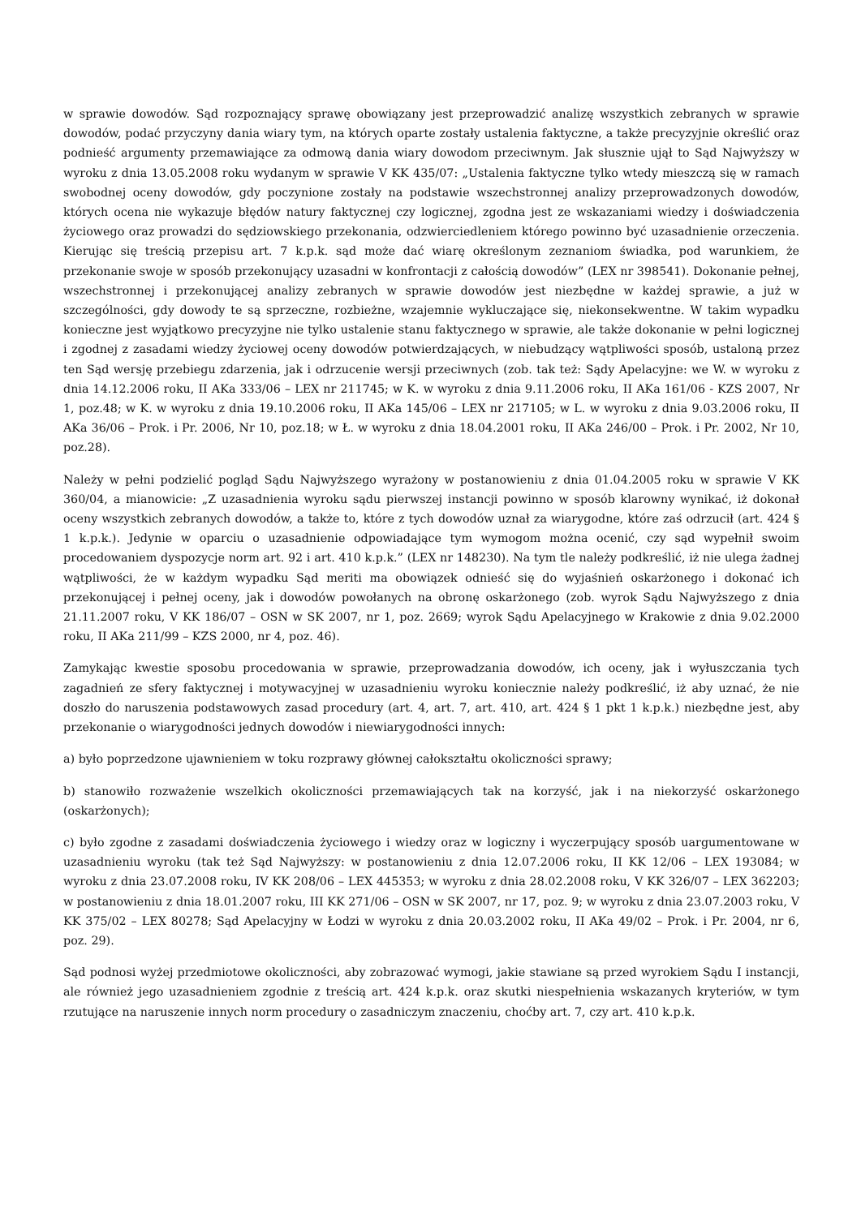w sprawie dowodów. Sąd rozpoznający sprawę obowiązany jest przeprowadzić analizę wszystkich zebranych w sprawie dowodów, podać przyczyny dania wiary tym, na których oparte zostały ustalenia faktyczne, a także precyzyjnie określić oraz podnieść argumenty przemawiające za odmową dania wiary dowodom przeciwnym. Jak słusznie ujął to Sąd Najwyższy w wyroku z dnia 13.05.2008 roku wydanym w sprawie V KK 435/07: „Ustalenia faktyczne tylko wtedy mieszczą się w ramach swobodnej oceny dowodów, gdy poczynione zostały na podstawie wszechstronnej analizy przeprowadzonych dowodów, których ocena nie wykazuje błędów natury faktycznej czy logicznej, zgodna jest ze wskazaniami wiedzy i doświadczenia życiowego oraz prowadzi do sędziowskiego przekonania, odzwierciedleniem którego powinno być uzasadnienie orzeczenia. Kierując się treścią przepisu art. 7 k.p.k. sąd może dać wiarę określonym zeznaniom świadka, pod warunkiem, że przekonanie swoje w sposób przekonujący uzasadni w konfrontacji z całością dowodów” (LEX nr 398541). Dokonanie pełnej, wszechstronnej i przekonującej analizy zebranych w sprawie dowodów jest niezbędne w każdej sprawie, a już w szczególności, gdy dowody te są sprzeczne, rozbieżne, wzajemnie wykluczające się, niekonsekwentne. W takim wypadku konieczne jest wyjątkowo precyzyjne nie tylko ustalenie stanu faktycznego w sprawie, ale także dokonanie w pełni logicznej i zgodnej z zasadami wiedzy życiowej oceny dowodów potwierdzających, w niebudzący wątpliwości sposób, ustaloną przez ten Sąd wersję przebiegu zdarzenia, jak i odrzucenie wersji przeciwnych (zob. tak też: Sądy Apelacyjne: we W. w wyroku z dnia 14.12.2006 roku, II AKa 333/06 – LEX nr 211745; w K. w wyroku z dnia 9.11.2006 roku, II AKa 161/06 - KZS 2007, Nr 1, poz.48; w K. w wyroku z dnia 19.10.2006 roku, II AKa 145/06 – LEX nr 217105; w L. w wyroku z dnia 9.03.2006 roku, II AKa 36/06 – Prok. i Pr. 2006, Nr 10, poz.18; w Ł. w wyroku z dnia 18.04.2001 roku, II AKa 246/00 – Prok. i Pr. 2002, Nr 10, poz.28).
Należy w pełni podzielić pogląd Sądu Najwyższego wyrażony w postanowieniu z dnia 01.04.2005 roku w sprawie V KK 360/04, a mianowicie: „Z uzasadnienia wyroku sądu pierwszej instancji powinno w sposób klarowny wynikać, iż dokonał oceny wszystkich zebranych dowodów, a także to, które z tych dowodów uznał za wiarygodne, które zaś odrzucił (art. 424 § 1 k.p.k.). Jedynie w oparciu o uzasadnienie odpowiadające tym wymogom można ocenić, czy sąd wypełnił swoim procedowaniem dyspozycje norm art. 92 i art. 410 k.p.k.” (LEX nr 148230). Na tym tle należy podkreślić, iż nie ulega żadnej wątpliwości, że w każdym wypadku Sąd meriti ma obowiązek odnieść się do wyjaśnień oskarżonego i dokonać ich przekonującej i pełnej oceny, jak i dowodów powołanych na obronę oskarżonego (zob. wyrok Sądu Najwyższego z dnia 21.11.2007 roku, V KK 186/07 – OSN w SK 2007, nr 1, poz. 2669; wyrok Sądu Apelacyjnego w Krakowie z dnia 9.02.2000 roku, II AKa 211/99 – KZS 2000, nr 4, poz. 46).
Zamykając kwestie sposobu procedowania w sprawie, przeprowadzania dowodów, ich oceny, jak i wyłuszczania tych zagadnień ze sfery faktycznej i motywacyjnej w uzasadnieniu wyroku koniecznie należy podkreślić, iż aby uznać, że nie doszło do naruszenia podstawowych zasad procedury (art. 4, art. 7, art. 410, art. 424 § 1 pkt 1 k.p.k.) niezbędne jest, aby przekonanie o wiarygodności jednych dowodów i niewiarygodności innych:
a) było poprzedzone ujawnieniem w toku rozprawy głównej całokształtu okoliczności sprawy;
b) stanowiło rozważenie wszelkich okoliczności przemawiających tak na korzyść, jak i na niekorzyść oskarżonego (oskarżonych);
c) było zgodne z zasadami doświadczenia życiowego i wiedzy oraz w logiczny i wyczerpujący sposób uargumentowane w uzasadnieniu wyroku (tak też Sąd Najwyższy: w postanowieniu z dnia 12.07.2006 roku, II KK 12/06 – LEX 193084; w wyroku z dnia 23.07.2008 roku, IV KK 208/06 – LEX 445353; w wyroku z dnia 28.02.2008 roku, V KK 326/07 – LEX 362203; w postanowieniu z dnia 18.01.2007 roku, III KK 271/06 – OSN w SK 2007, nr 17, poz. 9; w wyroku z dnia 23.07.2003 roku, V KK 375/02 – LEX 80278; Sąd Apelacyjny w Łodzi w wyroku z dnia 20.03.2002 roku, II AKa 49/02 – Prok. i Pr. 2004, nr 6, poz. 29).
Sąd podnosi wyżej przedmiotowe okoliczności, aby zobrazować wymogi, jakie stawiane są przed wyrokiem Sądu I instancji, ale również jego uzasadnieniem zgodnie z treścią art. 424 k.p.k. oraz skutki niespełnienia wskazanych kryteriów, w tym rzutujące na naruszenie innych norm procedury o zasadniczym znaczeniu, choćby art. 7, czy art. 410 k.p.k.